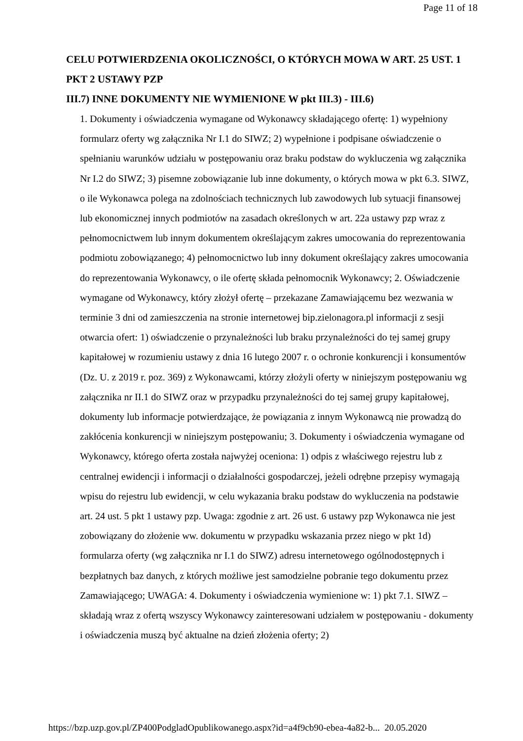Page 11 of 18
CELU POTWIERDZENIA OKOLICZNOŚCI, O KTÓRYCH MOWA W ART. 25 UST. 1 PKT 2 USTAWY PZP
III.7) INNE DOKUMENTY NIE WYMIENIONE W pkt III.3) - III.6)
1. Dokumenty i oświadczenia wymagane od Wykonawcy składającego ofertę: 1) wypełniony formularz oferty wg załącznika Nr I.1 do SIWZ; 2) wypełnione i podpisane oświadczenie o spełnianiu warunków udziału w postępowaniu oraz braku podstaw do wykluczenia wg załącznika Nr I.2 do SIWZ; 3) pisemne zobowiązanie lub inne dokumenty, o których mowa w pkt 6.3. SIWZ, o ile Wykonawca polega na zdolnościach technicznych lub zawodowych lub sytuacji finansowej lub ekonomicznej innych podmiotów na zasadach określonych w art. 22a ustawy pzp wraz z pełnomocnictwem lub innym dokumentem określającym zakres umocowania do reprezentowania podmiotu zobowiązanego; 4) pełnomocnictwo lub inny dokument określający zakres umocowania do reprezentowania Wykonawcy, o ile ofertę składa pełnomocnik Wykonawcy; 2. Oświadczenie wymagane od Wykonawcy, który złożył ofertę – przekazane Zamawiającemu bez wezwania w terminie 3 dni od zamieszczenia na stronie internetowej bip.zielonagora.pl informacji z sesji otwarcia ofert: 1) oświadczenie o przynależności lub braku przynależności do tej samej grupy kapitałowej w rozumieniu ustawy z dnia 16 lutego 2007 r. o ochronie konkurencji i konsumentów (Dz. U. z 2019 r. poz. 369) z Wykonawcami, którzy złożyli oferty w niniejszym postępowaniu wg załącznika nr II.1 do SIWZ oraz w przypadku przynależności do tej samej grupy kapitałowej, dokumenty lub informacje potwierdzające, że powiązania z innym Wykonawcą nie prowadzą do zakłócenia konkurencji w niniejszym postępowaniu; 3. Dokumenty i oświadczenia wymagane od Wykonawcy, którego oferta została najwyżej oceniona: 1) odpis z właściwego rejestru lub z centralnej ewidencji i informacji o działalności gospodarczej, jeżeli odrębne przepisy wymagają wpisu do rejestru lub ewidencji, w celu wykazania braku podstaw do wykluczenia na podstawie art. 24 ust. 5 pkt 1 ustawy pzp. Uwaga: zgodnie z art. 26 ust. 6 ustawy pzp Wykonawca nie jest zobowiązany do złożenie ww. dokumentu w przypadku wskazania przez niego w pkt 1d) formularza oferty (wg załącznika nr I.1 do SIWZ) adresu internetowego ogólnodostępnych i bezpłatnych baz danych, z których możliwe jest samodzielne pobranie tego dokumentu przez Zamawiającego; UWAGA: 4. Dokumenty i oświadczenia wymienione w: 1) pkt 7.1. SIWZ – składają wraz z ofertą wszyscy Wykonawcy zainteresowani udziałem w postępowaniu - dokumenty i oświadczenia muszą być aktualne na dzień złożenia oferty; 2)
https://bzp.uzp.gov.pl/ZP400PodgladOpublikowanego.aspx?id=a4f9cb90-ebea-4a82-b... 20.05.2020